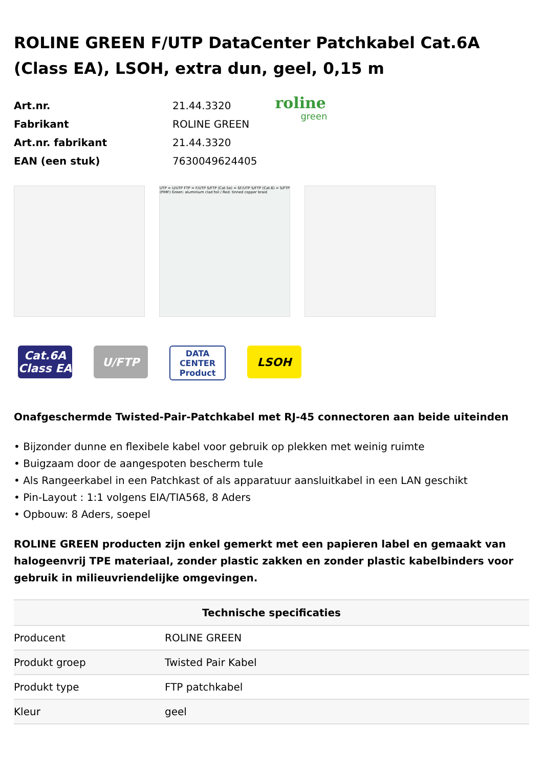ROLINE GREEN F/UTP DataCenter Patchkabel Cat.6A (Class EA), LSOH, extra dun, geel, 0,15 m
| Art.nr. | 21.44.3320 |
| Fabrikant | ROLINE GREEN |
| Art.nr. fabrikant | 21.44.3320 |
| EAN (een stuk) | 7630049624405 |
roline
green
UTP = U/UTP FTP = F/UTP S/FTP (Cat.5e) = SF/UTP S/FTP (Cat.6) = S/FTP (PiMF) Green: aluminium clad foil / Red: tinned copper braid
Cat.6A
Class EA
U/FTP
DATA CENTER
Product
LSOH
Onafgeschermde Twisted-Pair-Patchkabel met RJ-45 connectoren aan beide uiteinden
• Bijzonder dunne en flexibele kabel voor gebruik op plekken met weinig ruimte
• Buigzaam door de aangespoten bescherm tule
• Als Rangeerkabel in een Patchkast of als apparatuur aansluitkabel in een LAN geschikt
• Pin-Layout : 1:1 volgens EIA/TIA568, 8 Aders
• Opbouw: 8 Aders, soepel
ROLINE GREEN producten zijn enkel gemerkt met een papieren label en gemaakt van halogeenvrij TPE materiaal, zonder plastic zakken en zonder plastic kabelbinders voor gebruik in milieuvriendelijke omgevingen.
| Technische specificaties | |
| --- | --- |
| Producent | ROLINE GREEN |
| Produkt groep | Twisted Pair Kabel |
| Produkt type | FTP patchkabel |
| Kleur | geel |